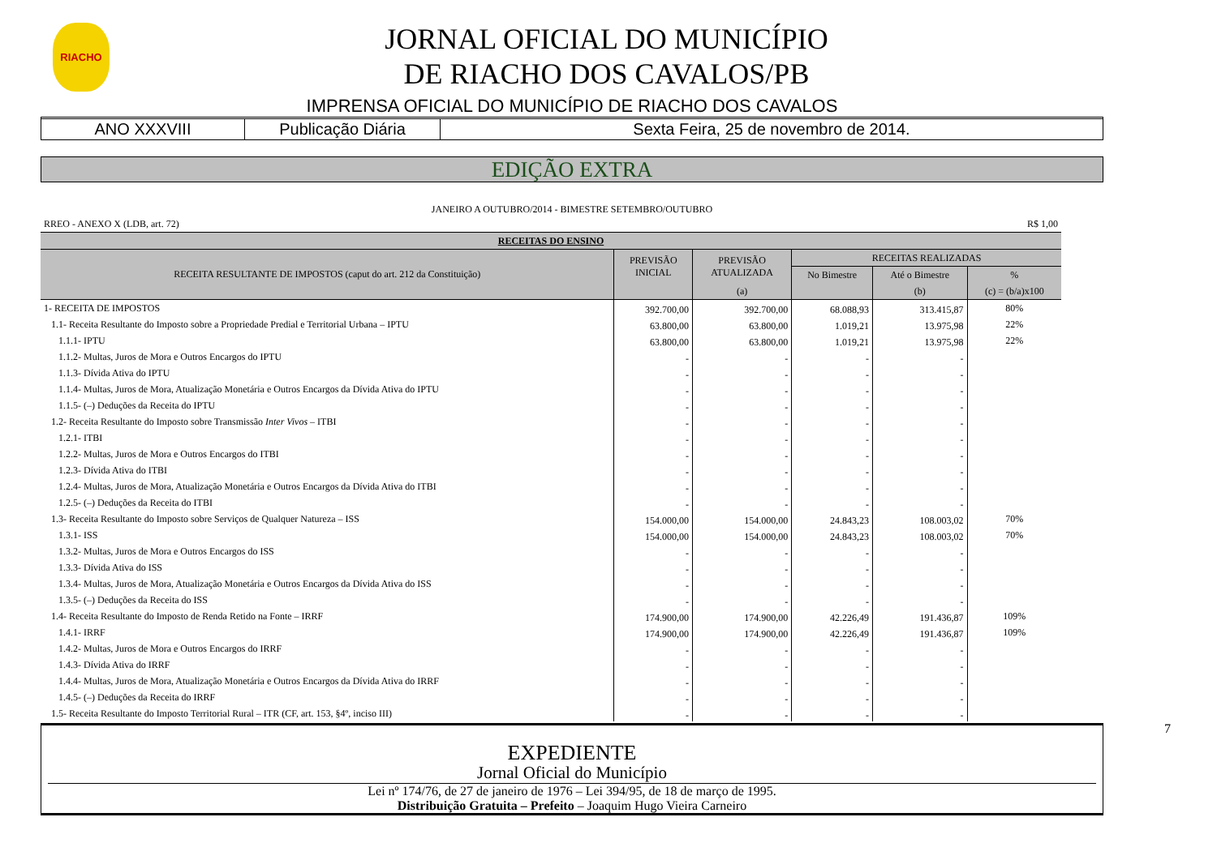RIACHO
JORNAL OFICIAL DO MUNICÍPIO
DE RIACHO DOS CAVALOS/PB
IMPRENSA OFICIAL DO MUNICÍPIO DE RIACHO DOS CAVALOS
ANO XXXVIII Publicação Diária Sexta Feira, 25 de novembro de 2014.
EDIÇÃO EXTRA
JANEIRO A OUTUBRO/2014 - BIMESTRE SETEMBRO/OUTUBRO
| RREO - ANEXO X (LDB, art. 72) | | | | | R$ 1,00 |
| RECEITAS DO ENSINO | | | | | |
| RECEITA RESULTANTE DE IMPOSTOS (caput do art. 212 da Constituição) | PREVISÃO INICIAL | PREVISÃO ATUALIZADA | RECEITAS REALIZADAS | | |
| | | | No Bimestre | Até o Bimestre | % |
| | | (a) | | (b) | (c) = (b/a)x100 |
| 1- RECEITA DE IMPOSTOS | 392.700,00 | 392.700,00 | 68.088,93 | 313.415,87 | 80% |
| 1.1- Receita Resultante do Imposto sobre a Propriedade Predial e Territorial Urbana – IPTU | 63.800,00 | 63.800,00 | 1.019,21 | 13.975,98 | 22% |
| 1.1.1- IPTU | 63.800,00 | 63.800,00 | 1.019,21 | 13.975,98 | 22% |
| 1.1.2- Multas, Juros de Mora e Outros Encargos do IPTU | - | - | - | - | |
| 1.1.3- Dívida Ativa do IPTU | - | - | - | - | |
| 1.1.4- Multas, Juros de Mora, Atualização Monetária e Outros Encargos da Dívida Ativa do IPTU | - | - | - | - | |
| 1.1.5- (–) Deduções da Receita do IPTU | - | - | - | - | |
| 1.2- Receita Resultante do Imposto sobre Transmissão Inter Vivos – ITBI | - | - | - | - | |
| 1.2.1- ITBI | - | - | - | - | |
| 1.2.2- Multas, Juros de Mora e Outros Encargos do ITBI | - | - | - | - | |
| 1.2.3- Dívida Ativa do ITBI | - | - | - | - | |
| 1.2.4- Multas, Juros de Mora, Atualização Monetária e Outros Encargos da Dívida Ativa do ITBI | - | - | - | - | |
| 1.2.5- (–) Deduções da Receita do ITBI | - | - | - | - | |
| 1.3- Receita Resultante do Imposto sobre Serviços de Qualquer Natureza – ISS | 154.000,00 | 154.000,00 | 24.843,23 | 108.003,02 | 70% |
| 1.3.1- ISS | 154.000,00 | 154.000,00 | 24.843,23 | 108.003,02 | 70% |
| 1.3.2- Multas, Juros de Mora e Outros Encargos do ISS | - | - | - | - | |
| 1.3.3- Dívida Ativa do ISS | - | - | - | - | |
| 1.3.4- Multas, Juros de Mora, Atualização Monetária e Outros Encargos da Dívida Ativa do ISS | - | - | - | - | |
| 1.3.5- (–) Deduções da Receita do ISS | - | - | - | - | |
| 1.4- Receita Resultante do Imposto de Renda Retido na Fonte – IRRF | 174.900,00 | 174.900,00 | 42.226,49 | 191.436,87 | 109% |
| 1.4.1- IRRF | 174.900,00 | 174.900,00 | 42.226,49 | 191.436,87 | 109% |
| 1.4.2- Multas, Juros de Mora e Outros Encargos do IRRF | - | - | - | - | |
| 1.4.3- Dívida Ativa do IRRF | - | - | - | - | |
| 1.4.4- Multas, Juros de Mora, Atualização Monetária e Outros Encargos da Dívida Ativa do IRRF | - | - | - | - | |
| 1.4.5- (–) Deduções da Receita do IRRF | - | - | - | - | |
| 1.5- Receita Resultante do Imposto Territorial Rural – ITR (CF, art. 153, §4º, inciso III) | - | - | - | - | |
EXPEDIENTE
Jornal Oficial do Município
Lei nº 174/76, de 27 de janeiro de 1976 – Lei 394/95, de 18 de março de 1995.
Distribuição Gratuita – Prefeito – Joaquim Hugo Vieira Carneiro
7